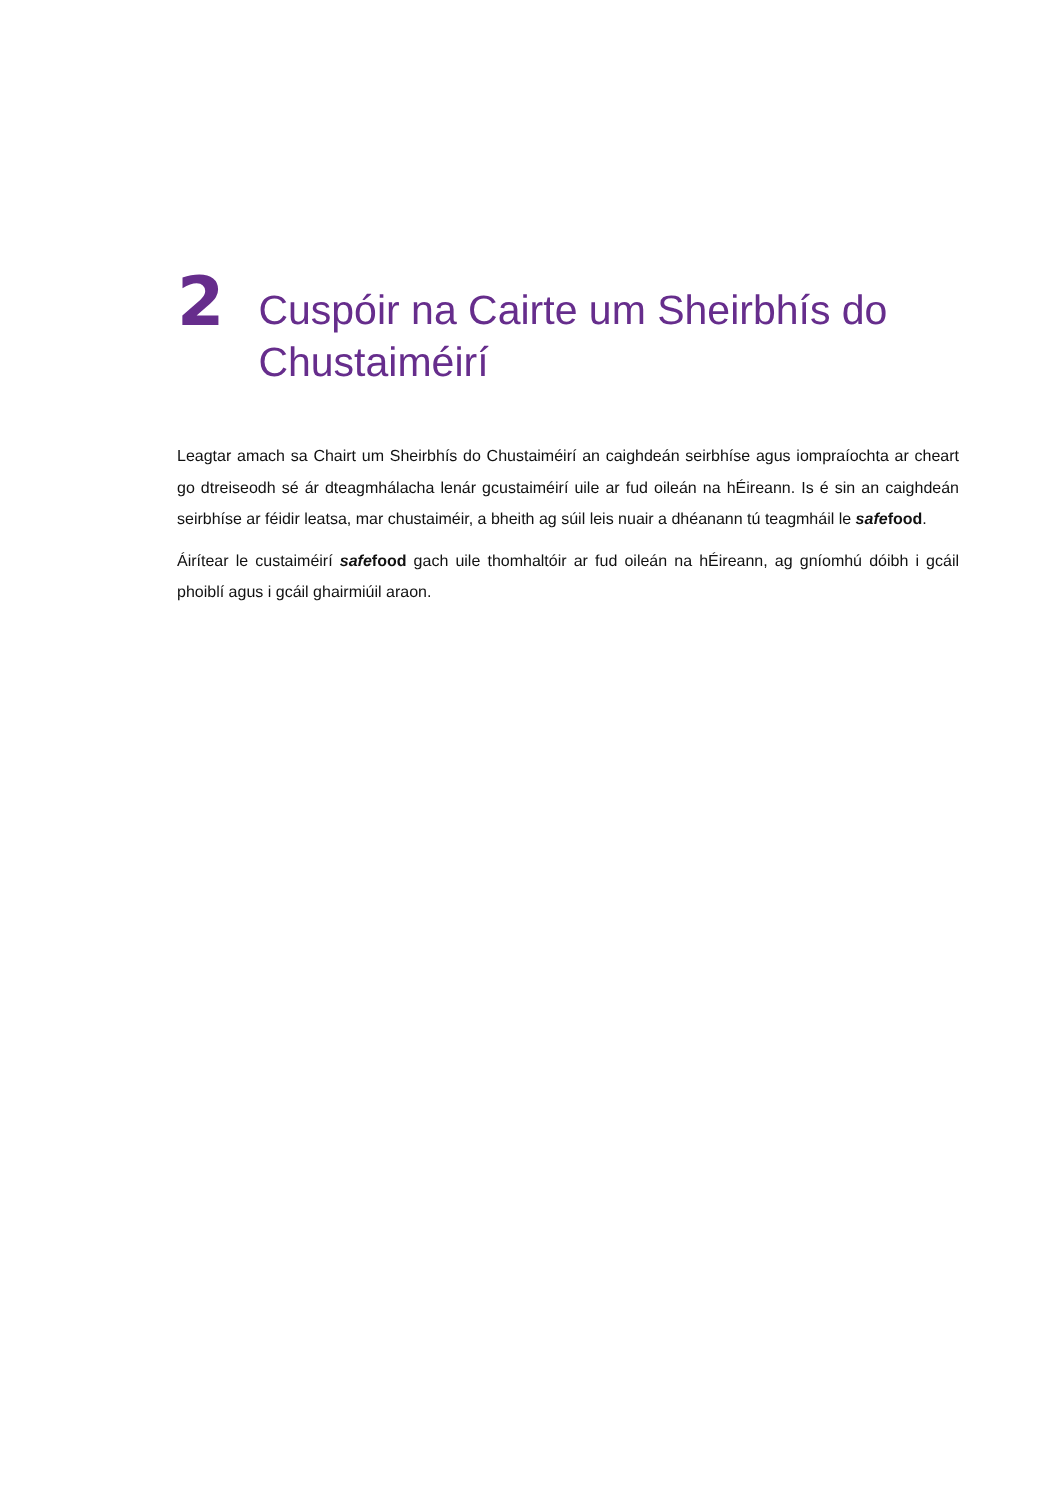2
Cuspóir na Cairte um Sheirbhís do Chustaiméirí
Leagtar amach sa Chairt um Sheirbhís do Chustaiméirí an caighdeán seirbhíse agus iompraíochta ar cheart go dtreiseodh sé ár dteagmhálacha lenár gcustaiméirí uile ar fud oileán na hÉireann. Is é sin an caighdeán seirbhíse ar féidir leatsa, mar chustaiméir, a bheith ag súil leis nuair a dhéanann tú teagmháil le safefood.
Áirítear le custaiméirí safefood gach uile thomhaltóir ar fud oileán na hÉireann, ag gníomhú dóibh i gcáil phoiblí agus i gcáil ghairmiúil araon.